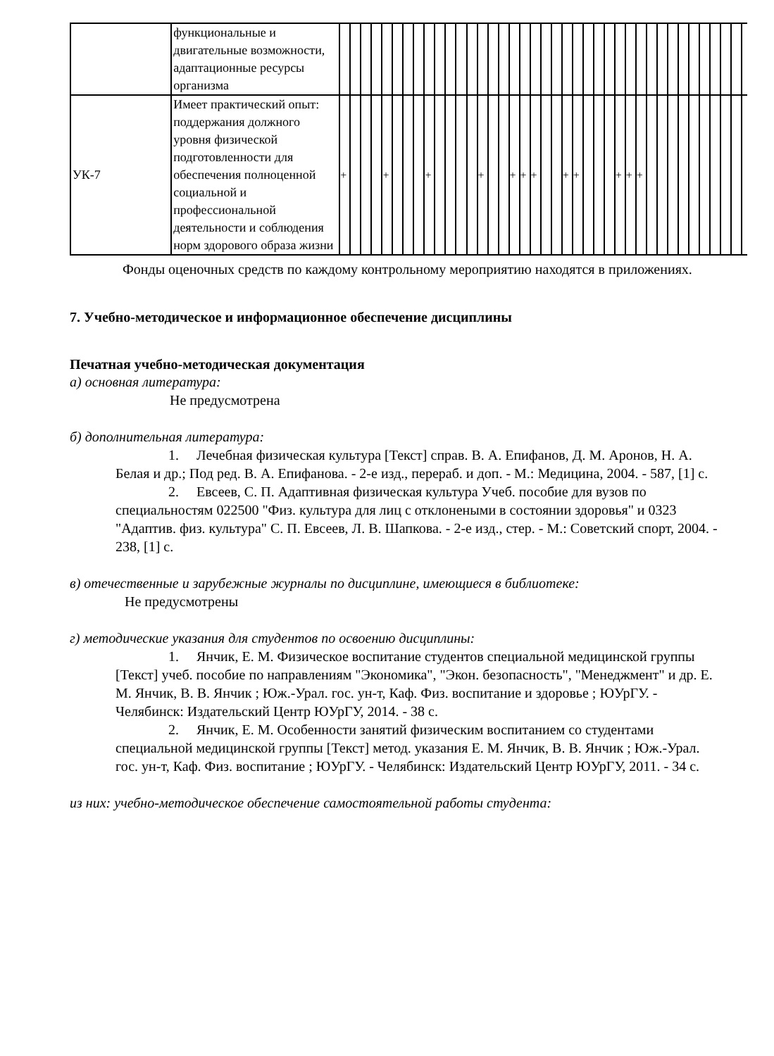| | функциональные и двигательные возможности, адаптационные ресурсы организма | | | | | | | | | | | | | | | | | | | | | | | | | | | | | | | | | | | | | | | | | |
| УК-7 | Имеет практический опыт: поддержания должного уровня физической подготовленности для обеспечения полноценной социальной и профессиональной деятельности и соблюдения норм здорового образа жизни | + | | | | + | | | | + | | | | | + | | | + | + | + | | | + | + | | | | + | + | + | | | | | | | | | | | | |
Фонды оценочных средств по каждому контрольному мероприятию находятся в приложениях.
7. Учебно-методическое и информационное обеспечение дисциплины
Печатная учебно-методическая документация
а) основная литература:
Не предусмотрена
б) дополнительная литература:
1. Лечебная физическая культура [Текст] справ. В. А. Епифанов, Д. М. Аронов, Н. А. Белая и др.; Под ред. В. А. Епифанова. - 2-е изд., перераб. и доп. - М.: Медицина, 2004. - 587, [1] с.
2. Евсеев, С. П. Адаптивная физическая культура Учеб. пособие для вузов по специальностям 022500 "Физ. культура для лиц с отклонеными в состоянии здоровья" и 0323 "Адаптив. физ. культура" С. П. Евсеев, Л. В. Шапкова. - 2-е изд., стер. - М.: Советский спорт, 2004. - 238, [1] с.
в) отечественные и зарубежные журналы по дисциплине, имеющиеся в библиотеке:
Не предусмотрены
г) методические указания для студентов по освоению дисциплины:
1. Янчик, Е. М. Физическое воспитание студентов специальной медицинской группы [Текст] учеб. пособие по направлениям "Экономика", "Экон. безопасность", "Менеджмент" и др. Е. М. Янчик, В. В. Янчик ; Юж.-Урал. гос. ун-т, Каф. Физ. воспитание и здоровье ; ЮУрГУ. - Челябинск: Издательский Центр ЮУрГУ, 2014. - 38 с.
2. Янчик, Е. М. Особенности занятий физическим воспитанием со студентами специальной медицинской группы [Текст] метод. указания Е. М. Янчик, В. В. Янчик ; Юж.-Урал. гос. ун-т, Каф. Физ. воспитание ; ЮУрГУ. - Челябинск: Издательский Центр ЮУрГУ, 2011. - 34 с.
из них: учебно-методическое обеспечение самостоятельной работы студента: